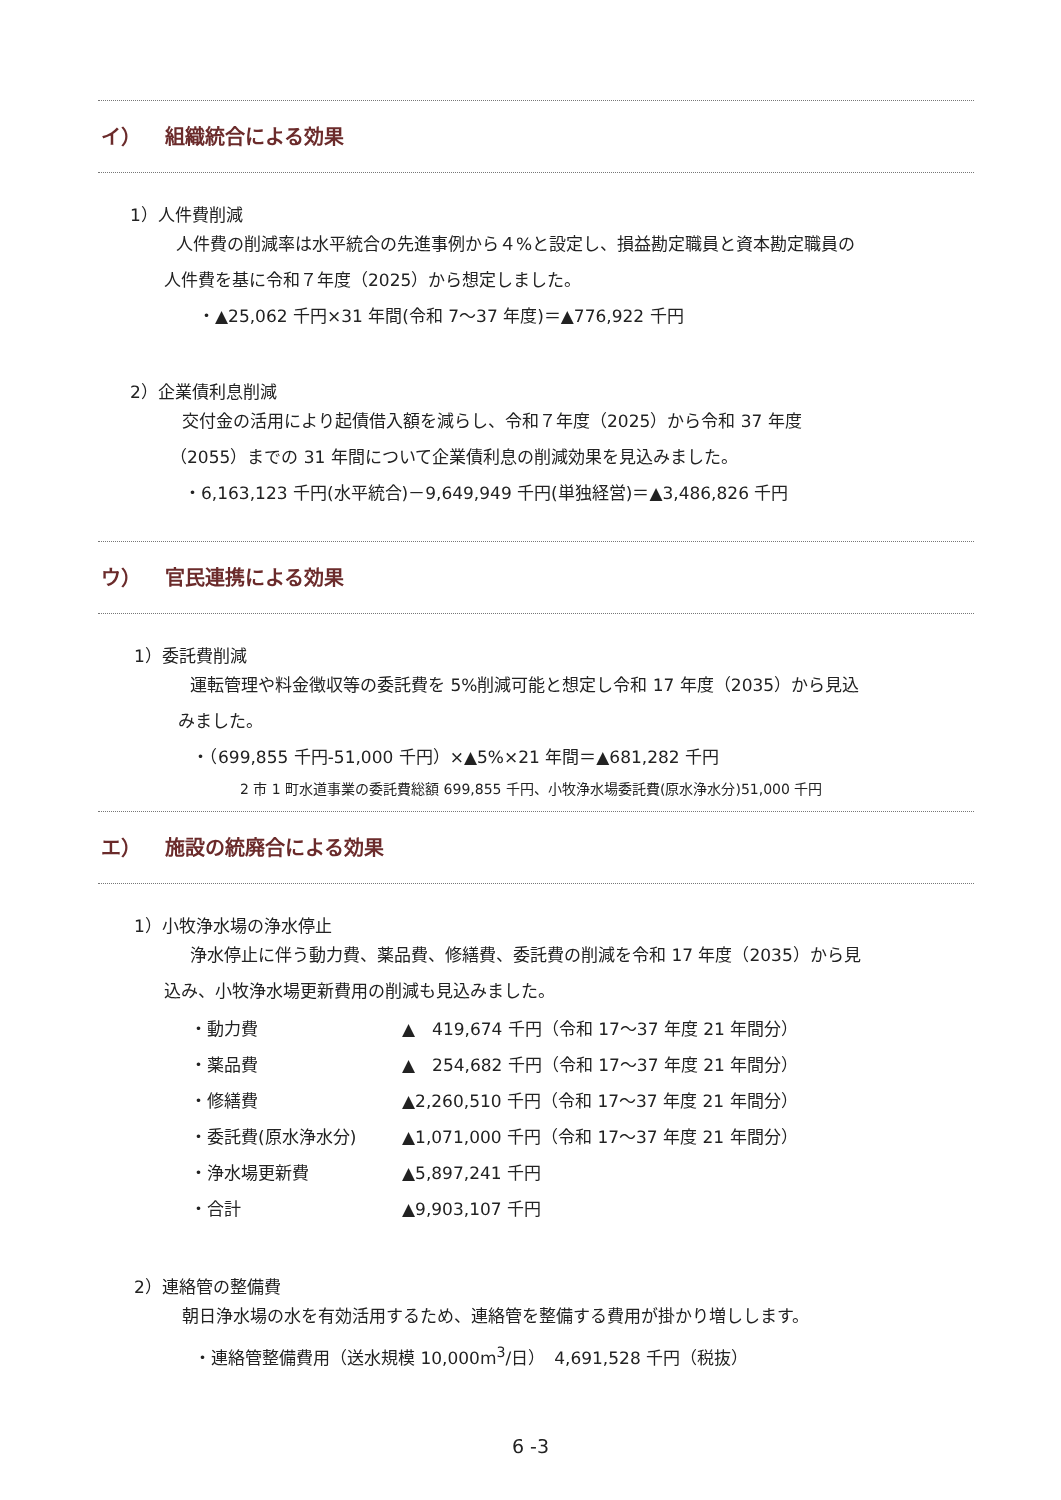イ） 組織統合による効果
1）人件費削減
人件費の削減率は水平統合の先進事例から４%と設定し、損益勘定職員と資本勘定職員の
人件費を基に令和７年度（2025）から想定しました。
・▲25,062 千円×31 年間(令和 7～37 年度)＝▲776,922 千円
2）企業債利息削減
交付金の活用により起債借入額を減らし、令和７年度（2025）から令和 37 年度
（2055）までの 31 年間について企業債利息の削減効果を見込みました。
・6,163,123 千円(水平統合)－9,649,949 千円(単独経営)＝▲3,486,826 千円
ウ） 官民連携による効果
1）委託費削減
運転管理や料金徴収等の委託費を 5%削減可能と想定し令和 17 年度（2035）から見込
みました。
・（699,855 千円-51,000 千円）×▲5%×21 年間＝▲681,282 千円
2 市 1 町水道事業の委託費総額 699,855 千円、小牧浄水場委託費(原水浄水分)51,000 千円
エ） 施設の統廃合による効果
1）小牧浄水場の浄水停止
浄水停止に伴う動力費、薬品費、修繕費、委託費の削減を令和 17 年度（2035）から見
込み、小牧浄水場更新費用の削減も見込みました。
| ・動力費 | ▲ 419,674 千円（令和 17～37 年度 21 年間分） |
| ・薬品費 | ▲ 254,682 千円（令和 17～37 年度 21 年間分） |
| ・修繕費 | ▲2,260,510 千円（令和 17～37 年度 21 年間分） |
| ・委託費(原水浄水分) | ▲1,071,000 千円（令和 17～37 年度 21 年間分） |
| ・浄水場更新費 | ▲5,897,241 千円 |
| ・合計 | ▲9,903,107 千円 |
2）連絡管の整備費
朝日浄水場の水を有効活用するため、連絡管を整備する費用が掛かり増しします。
・連絡管整備費用（送水規模 10,000m<sup>3</sup>/日）　4,691,528 千円（税抜）
6 -3